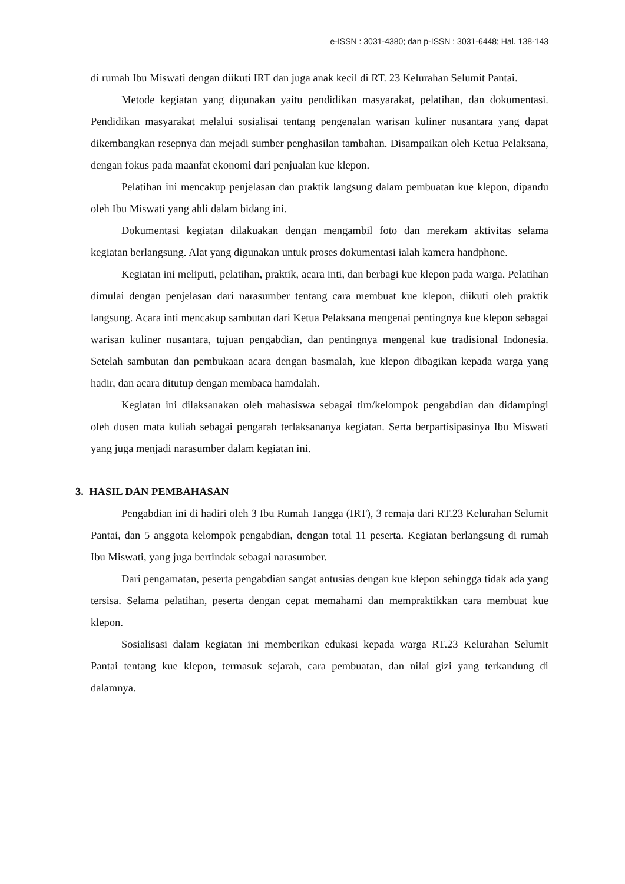e-ISSN : 3031-4380; dan p-ISSN : 3031-6448; Hal. 138-143
di rumah Ibu Miswati dengan diikuti IRT dan juga anak kecil di RT. 23 Kelurahan Selumit Pantai.
Metode kegiatan yang digunakan yaitu pendidikan masyarakat, pelatihan, dan dokumentasi. Pendidikan masyarakat melalui sosialisai tentang pengenalan warisan kuliner nusantara yang dapat dikembangkan resepnya dan mejadi sumber penghasilan tambahan. Disampaikan oleh Ketua Pelaksana, dengan fokus pada maanfat ekonomi dari penjualan kue klepon.
Pelatihan ini mencakup penjelasan dan praktik langsung dalam pembuatan kue klepon, dipandu oleh Ibu Miswati yang ahli dalam bidang ini.
Dokumentasi kegiatan dilakuakan dengan mengambil foto dan merekam aktivitas selama kegiatan berlangsung. Alat yang digunakan untuk proses dokumentasi ialah kamera handphone.
Kegiatan ini meliputi, pelatihan, praktik, acara inti, dan berbagi kue klepon pada warga. Pelatihan dimulai dengan penjelasan dari narasumber tentang cara membuat kue klepon, diikuti oleh praktik langsung. Acara inti mencakup sambutan dari Ketua Pelaksana mengenai pentingnya kue klepon sebagai warisan kuliner nusantara, tujuan pengabdian, dan pentingnya mengenal kue tradisional Indonesia. Setelah sambutan dan pembukaan acara dengan basmalah, kue klepon dibagikan kepada warga yang hadir, dan acara ditutup dengan membaca hamdalah.
Kegiatan ini dilaksanakan oleh mahasiswa sebagai tim/kelompok pengabdian dan didampingi oleh dosen mata kuliah sebagai pengarah terlaksananya kegiatan. Serta berpartisipasinya Ibu Miswati yang juga menjadi narasumber dalam kegiatan ini.
3. HASIL DAN PEMBAHASAN
Pengabdian ini di hadiri oleh 3 Ibu Rumah Tangga (IRT), 3 remaja dari RT.23 Kelurahan Selumit Pantai, dan 5 anggota kelompok pengabdian, dengan total 11 peserta. Kegiatan berlangsung di rumah Ibu Miswati, yang juga bertindak sebagai narasumber.
Dari pengamatan, peserta pengabdian sangat antusias dengan kue klepon sehingga tidak ada yang tersisa. Selama pelatihan, peserta dengan cepat memahami dan mempraktikkan cara membuat kue klepon.
Sosialisasi dalam kegiatan ini memberikan edukasi kepada warga RT.23 Kelurahan Selumit Pantai tentang kue klepon, termasuk sejarah, cara pembuatan, dan nilai gizi yang terkandung di dalamnya.